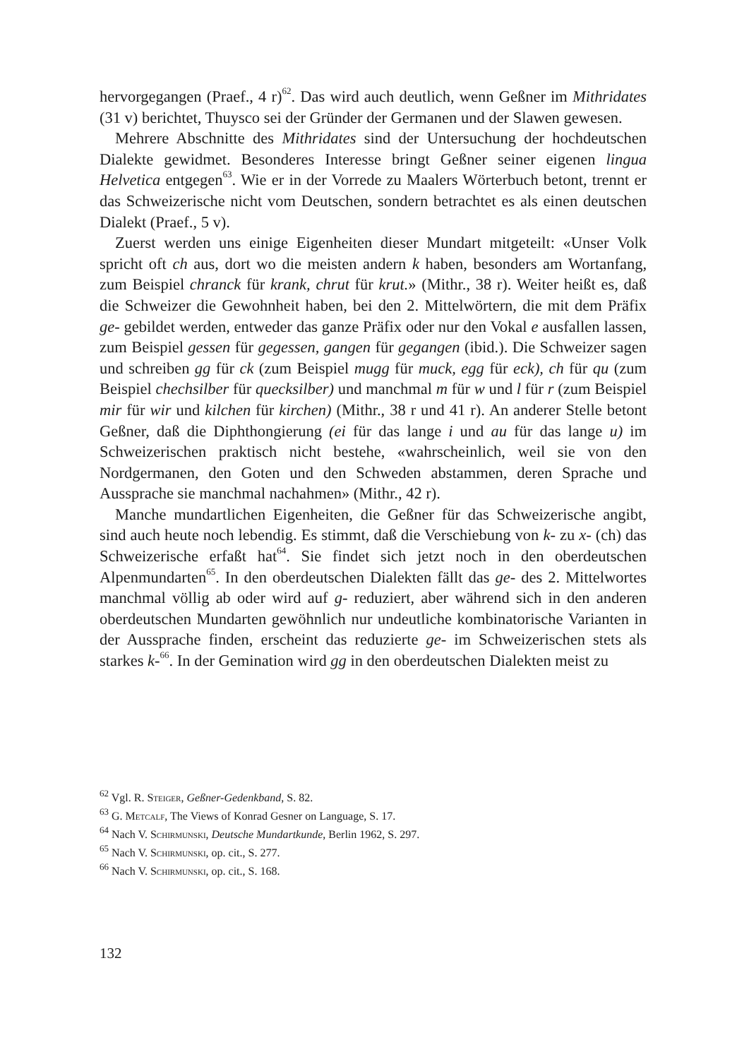hervorgegangen (Praef., 4 r)<sup>62</sup>. Das wird auch deutlich, wenn Geßner im Mithridates (31 v) berichtet, Thuysco sei der Gründer der Germanen und der Slawen gewesen.
Mehrere Abschnitte des Mithridates sind der Untersuchung der hochdeutschen Dialekte gewidmet. Besonderes Interesse bringt Geßner seiner eigenen lingua Helvetica entgegen<sup>63</sup>. Wie er in der Vorrede zu Maalers Wörterbuch betont, trennt er das Schweizerische nicht vom Deutschen, sondern betrachtet es als einen deutschen Dialekt (Praef., 5 v).
Zuerst werden uns einige Eigenheiten dieser Mundart mitgeteilt: «Unser Volk spricht oft ch aus, dort wo die meisten andern k haben, besonders am Wortanfang, zum Beispiel chranck für krank, chrut für krut.» (Mithr., 38 r). Weiter heißt es, daß die Schweizer die Gewohnheit haben, bei den 2. Mittelwörtern, die mit dem Präfix ge- gebildet werden, entweder das ganze Präfix oder nur den Vokal e ausfallen lassen, zum Beispiel gessen für gegessen, gangen für gegangen (ibid.). Die Schweizer sagen und schreiben gg für ck (zum Beispiel mugg für muck, egg für eck), ch für qu (zum Beispiel chechsilber für quecksilber) und manchmal m für w und l für r (zum Beispiel mir für wir und kilchen für kirchen) (Mithr., 38 r und 41 r). An anderer Stelle betont Geßner, daß die Diphthongierung (ei für das lange i und au für das lange u) im Schweizerischen praktisch nicht bestehe, «wahrscheinlich, weil sie von den Nordgermanen, den Goten und den Schweden abstammen, deren Sprache und Aussprache sie manchmal nachahmen» (Mithr., 42 r).
Manche mundartlichen Eigenheiten, die Geßner für das Schweizerische angibt, sind auch heute noch lebendig. Es stimmt, daß die Verschiebung von k- zu x- (ch) das Schweizerische erfaßt hat<sup>64</sup>. Sie findet sich jetzt noch in den oberdeutschen Alpenmundarten<sup>65</sup>. In den oberdeutschen Dialekten fällt das ge- des 2. Mittelwortes manchmal völlig ab oder wird auf g- reduziert, aber während sich in den anderen oberdeutschen Mundarten gewöhnlich nur undeutliche kombinatorische Varianten in der Aussprache finden, erscheint das reduzierte ge- im Schweizerischen stets als starkes k-<sup>66</sup>. In der Gemination wird gg in den oberdeutschen Dialekten meist zu
<sup>62</sup> Vgl. R. Steiger, Geßner-Gedenkband, S. 82.
<sup>63</sup> G. Metcalf, The Views of Konrad Gesner on Language, S. 17.
<sup>64</sup> Nach V. Schirmunski, Deutsche Mundartkunde, Berlin 1962, S. 297.
<sup>65</sup> Nach V. Schirmunski, op. cit., S. 277.
<sup>66</sup> Nach V. Schirmunski, op. cit., S. 168.
132